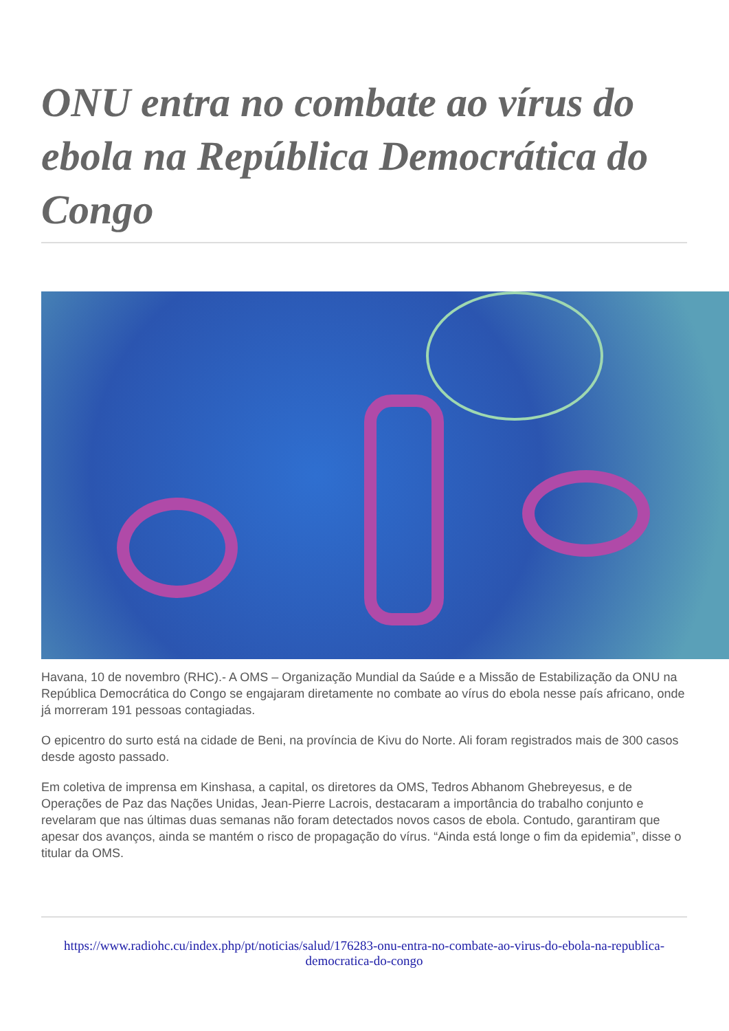ONU entra no combate ao vírus do ebola na República Democrática do Congo
Havana, 10 de novembro (RHC).- A OMS – Organização Mundial da Saúde e a Missão de Estabilização da ONU na República Democrática do Congo se engajaram diretamente no combate ao vírus do ebola nesse país africano, onde já morreram 191 pessoas contagiadas.
O epicentro do surto está na cidade de Beni, na província de Kivu do Norte. Ali foram registrados mais de 300 casos desde agosto passado.
Em coletiva de imprensa em Kinshasa, a capital, os diretores da OMS, Tedros Abhanom Ghebreyesus, e de Operações de Paz das Nações Unidas, Jean-Pierre Lacrois, destacaram a importância do trabalho conjunto e revelaram que nas últimas duas semanas não foram detectados novos casos de ebola. Contudo, garantiram que apesar dos avanços, ainda se mantém o risco de propagação do vírus. “Ainda está longe o fim da epidemia”, disse o titular da OMS.
https://www.radiohc.cu/index.php/pt/noticias/salud/176283-onu-entra-no-combate-ao-virus-do-ebola-na-republica-democratica-do-congo